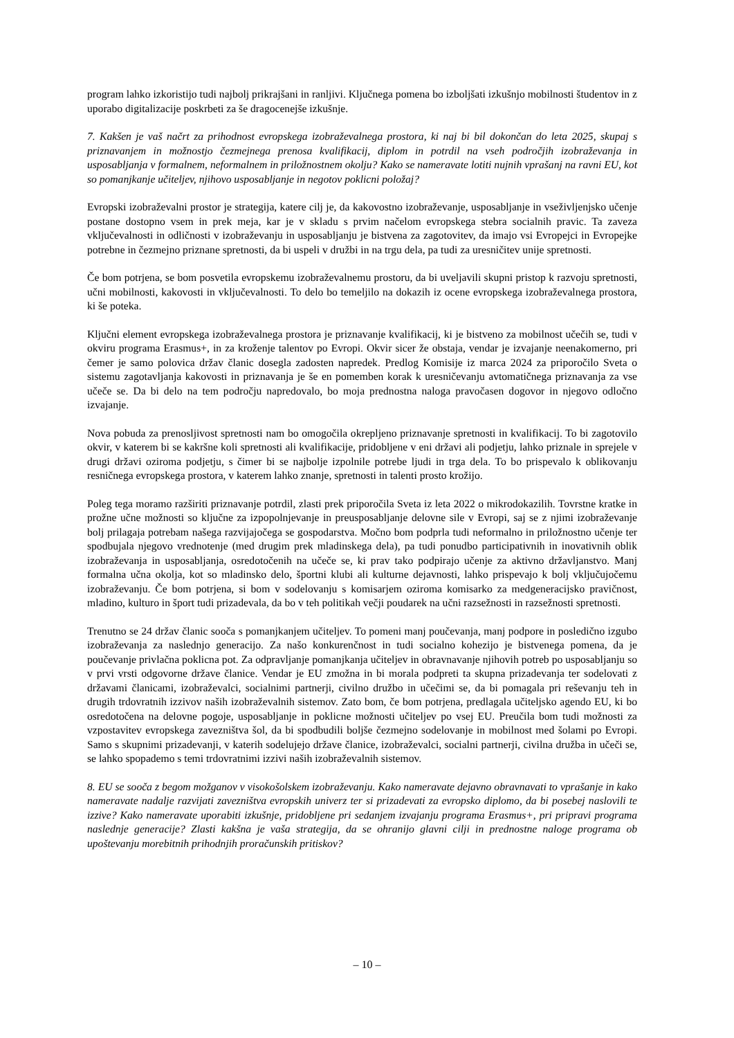program lahko izkoristijo tudi najbolj prikrajšani in ranljivi. Ključnega pomena bo izboljšati izkušnjo mobilnosti študentov in z uporabo digitalizacije poskrbeti za še dragocenejše izkušnje.
7. Kakšen je vaš načrt za prihodnost evropskega izobraževalnega prostora, ki naj bi bil dokončan do leta 2025, skupaj s priznavanjem in možnostjo čezmejnega prenosa kvalifikacij, diplom in potrdil na vseh področjih izobraževanja in usposabljanja v formalnem, neformalnem in priložnostnem okolju? Kako se nameravate lotiti nujnih vprašanj na ravni EU, kot so pomanjkanje učiteljev, njihovo usposabljanje in negotov poklicni položaj?
Evropski izobraževalni prostor je strategija, katere cilj je, da kakovostno izobraževanje, usposabljanje in vseživljenjsko učenje postane dostopno vsem in prek meja, kar je v skladu s prvim načelom evropskega stebra socialnih pravic. Ta zaveza vključevalnosti in odličnosti v izobraževanju in usposabljanju je bistvena za zagotovitev, da imajo vsi Evropejci in Evropejke potrebne in čezmejno priznane spretnosti, da bi uspeli v družbi in na trgu dela, pa tudi za uresničitev unije spretnosti.
Če bom potrjena, se bom posvetila evropskemu izobraževalnemu prostoru, da bi uveljavili skupni pristop k razvoju spretnosti, učni mobilnosti, kakovosti in vključevalnosti. To delo bo temeljilo na dokazih iz ocene evropskega izobraževalnega prostora, ki še poteka.
Ključni element evropskega izobraževalnega prostora je priznavanje kvalifikacij, ki je bistveno za mobilnost učečih se, tudi v okviru programa Erasmus+, in za kroženje talentov po Evropi. Okvir sicer že obstaja, vendar je izvajanje neenakomerno, pri čemer je samo polovica držav članic dosegla zadosten napredek. Predlog Komisije iz marca 2024 za priporočilo Sveta o sistemu zagotavljanja kakovosti in priznavanja je še en pomemben korak k uresničevanju avtomatičnega priznavanja za vse učeče se. Da bi delo na tem področju napredovalo, bo moja prednostna naloga pravočasen dogovor in njegovo odločno izvajanje.
Nova pobuda za prenosljivost spretnosti nam bo omogočila okrepljeno priznavanje spretnosti in kvalifikacij. To bi zagotovilo okvir, v katerem bi se kakršne koli spretnosti ali kvalifikacije, pridobljene v eni državi ali podjetju, lahko priznale in sprejele v drugi državi oziroma podjetju, s čimer bi se najbolje izpolnile potrebe ljudi in trga dela. To bo prispevalo k oblikovanju resničnega evropskega prostora, v katerem lahko znanje, spretnosti in talenti prosto krožijo.
Poleg tega moramo razširiti priznavanje potrdil, zlasti prek priporočila Sveta iz leta 2022 o mikrodokazilih. Tovrstne kratke in prožne učne možnosti so ključne za izpopolnjevanje in preusposabljanje delovne sile v Evropi, saj se z njimi izobraževanje bolj prilagaja potrebam našega razvijajočega se gospodarstva. Močno bom podprla tudi neformalno in priložnostno učenje ter spodbujala njegovo vrednotenje (med drugim prek mladinskega dela), pa tudi ponudbo participativnih in inovativnih oblik izobraževanja in usposabljanja, osredotočenih na učeče se, ki prav tako podpirajo učenje za aktivno državljanstvo. Manj formalna učna okolja, kot so mladinsko delo, športni klubi ali kulturne dejavnosti, lahko prispevajo k bolj vključujočemu izobraževanju. Če bom potrjena, si bom v sodelovanju s komisarjem oziroma komisarko za medgeneracijsko pravičnost, mladino, kulturo in šport tudi prizadevala, da bo v teh politikah večji poudarek na učni razsežnosti in razsežnosti spretnosti.
Trenutno se 24 držav članic sooča s pomanjkanjem učiteljev. To pomeni manj poučevanja, manj podpore in posledično izgubo izobraževanja za naslednjo generacijo. Za našo konkurenčnost in tudi socialno kohezijo je bistvenega pomena, da je poučevanje privlačna poklicna pot. Za odpravljanje pomanjkanja učiteljev in obravnavanje njihovih potreb po usposabljanju so v prvi vrsti odgovorne države članice. Vendar je EU zmožna in bi morala podpreti ta skupna prizadevanja ter sodelovati z državami članicami, izobraževalci, socialnimi partnerji, civilno družbo in učečimi se, da bi pomagala pri reševanju teh in drugih trdovratnih izzivov naših izobraževalnih sistemov. Zato bom, če bom potrjena, predlagala učiteljsko agendo EU, ki bo osredotočena na delovne pogoje, usposabljanje in poklicne možnosti učiteljev po vsej EU. Preučila bom tudi možnosti za vzpostavitev evropskega zavezništva šol, da bi spodbudili boljše čezmejno sodelovanje in mobilnost med šolami po Evropi. Samo s skupnimi prizadevanji, v katerih sodelujejo države članice, izobraževalci, socialni partnerji, civilna družba in učeči se, se lahko spopademo s temi trdovratnimi izzivi naših izobraževalnih sistemov.
8. EU se sooča z begom možganov v visokošolskem izobraževanju. Kako nameravate dejavno obravnavati to vprašanje in kako nameravate nadalje razvijati zavezništva evropskih univerz ter si prizadevati za evropsko diplomo, da bi posebej naslovili te izzive? Kako nameravate uporabiti izkušnje, pridobljene pri sedanjem izvajanju programa Erasmus+, pri pripravi programa naslednje generacije? Zlasti kakšna je vaša strategija, da se ohranijo glavni cilji in prednostne naloge programa ob upoštevanju morebitnih prihodnjih proračunskih pritiskov?
– 10 –